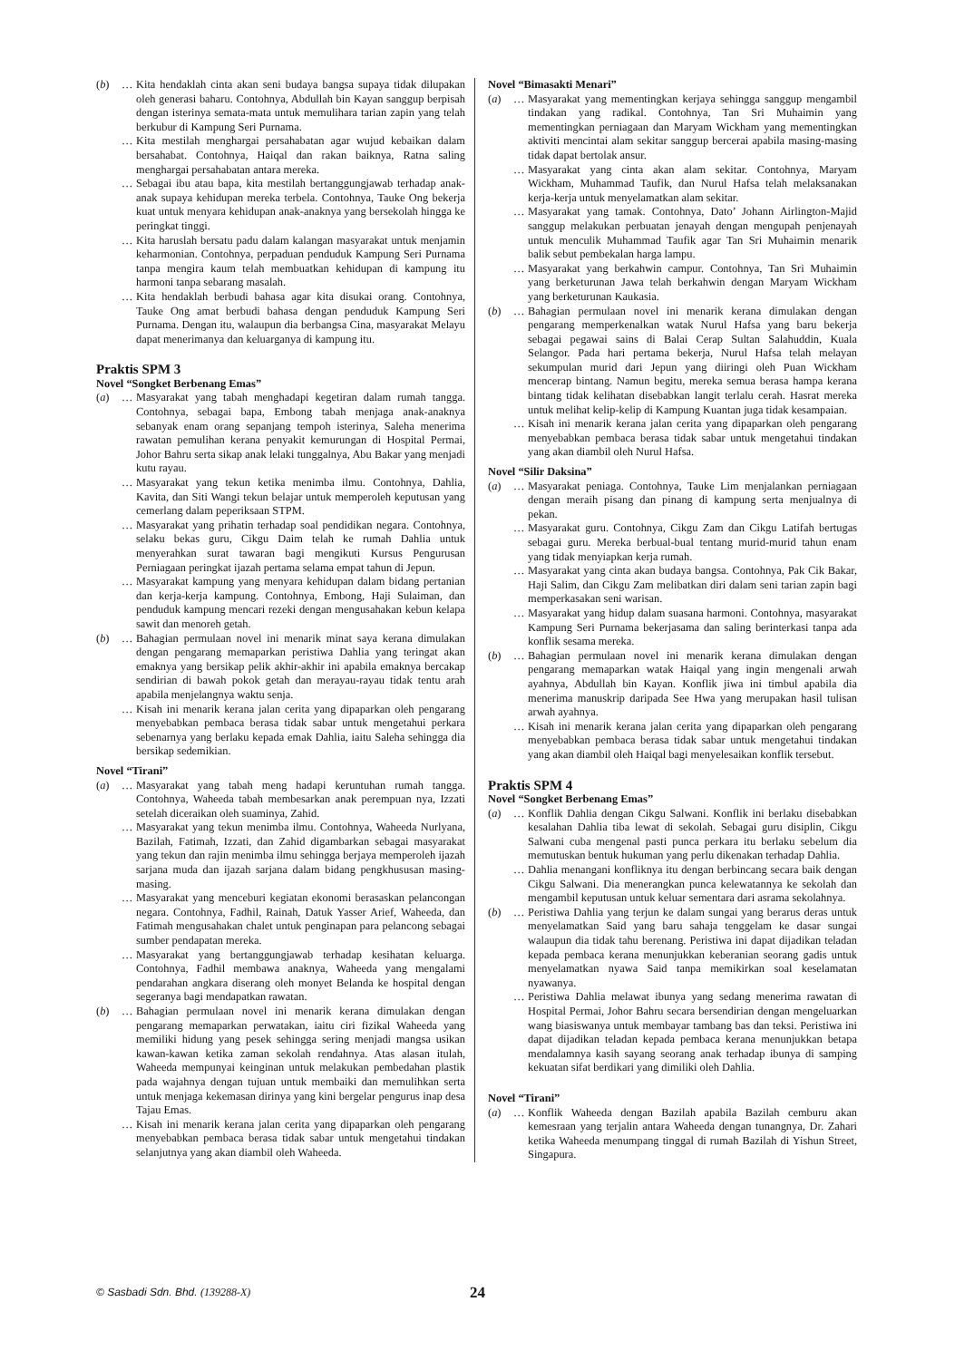(b) … Kita hendaklah cinta akan seni budaya bangsa supaya tidak dilupakan oleh generasi baharu. Contohnya, Abdullah bin Kayan sanggup berpisah dengan isterinya semata-mata untuk memulihara tarian zapin yang telah berkubur di Kampung Seri Purnama.
… Kita mestilah menghargai persahabatan agar wujud kebaikan dalam bersahabat. Contohnya, Haiqal dan rakan baiknya, Ratna saling menghargai persahabatan antara mereka.
… Sebagai ibu atau bapa, kita mestilah bertanggungjawab terhadap anak-anak supaya kehidupan mereka terbela. Contohnya, Tauke Ong bekerja kuat untuk menyara kehidupan anak-anaknya yang bersekolah hingga ke peringkat tinggi.
… Kita haruslah bersatu padu dalam kalangan masyarakat untuk menjamin keharmonian. Contohnya, perpaduan penduduk Kampung Seri Purnama tanpa mengira kaum telah membuatkan kehidupan di kampung itu harmoni tanpa sebarang masalah.
… Kita hendaklah berbudi bahasa agar kita disukai orang. Contohnya, Tauke Ong amat berbudi bahasa dengan penduduk Kampung Seri Purnama. Dengan itu, walaupun dia berbangsa Cina, masyarakat Melayu dapat menerimanya dan keluarganya di kampung itu.
Praktis SPM 3
Novel “Songket Berbenang Emas”
(a) … Masyarakat yang tabah menghadapi kegetiran dalam rumah tangga. Contohnya, sebagai bapa, Embong tabah menjaga anak-anaknya sebanyak enam orang sepanjang tempoh isterinya, Saleha menerima rawatan pemulihan kerana penyakit kemurungan di Hospital Permai, Johor Bahru serta sikap anak lelaki tunggalnya, Abu Bakar yang menjadi kutu rayau.
… Masyarakat yang tekun ketika menimba ilmu. Contohnya, Dahlia, Kavita, dan Siti Wangi tekun belajar untuk memperoleh keputusan yang cemerlang dalam peperiksaan STPM.
… Masyarakat yang prihatin terhadap soal pendidikan negara. Contohnya, selaku bekas guru, Cikgu Daim telah ke rumah Dahlia untuk menyerahkan surat tawaran bagi mengikuti Kursus Pengurusan Perniagaan peringkat ijazah pertama selama empat tahun di Jepun.
… Masyarakat kampung yang menyara kehidupan dalam bidang pertanian dan kerja-kerja kampung. Contohnya, Embong, Haji Sulaiman, dan penduduk kampung mencari rezeki dengan mengusahakan kebun kelapa sawit dan menoreh getah.
(b) … Bahagian permulaan novel ini menarik minat saya kerana dimulakan dengan pengarang memaparkan peristiwa Dahlia yang teringat akan emaknya yang bersikap pelik akhir-akhir ini apabila emaknya bercakap sendirian di bawah pokok getah dan merayau-rayau tidak tentu arah apabila menjelangnya waktu senja.
… Kisah ini menarik kerana jalan cerita yang dipaparkan oleh pengarang menyebabkan pembaca berasa tidak sabar untuk mengetahui perkara sebenarnya yang berlaku kepada emak Dahlia, iaitu Saleha sehingga dia bersikap sedemikian.
Novel “Tirani”
(a) … Masyarakat yang tabah meng hadapi keruntuhan rumah tangga. Contohnya, Waheeda tabah membesarkan anak perempuan nya, Izzati setelah diceraikan oleh suaminya, Zahid.
… Masyarakat yang tekun menimba ilmu. Contohnya, Waheeda Nurlyana, Bazilah, Fatimah, Izzati, dan Zahid digambarkan sebagai masyarakat yang tekun dan rajin menimba ilmu sehingga berjaya memperoleh ijazah sarjana muda dan ijazah sarjana dalam bidang pengkhususan masing-masing.
… Masyarakat yang menceburi kegiatan ekonomi berasaskan pelancongan negara. Contohnya, Fadhil, Rainah, Datuk Yasser Arief, Waheeda, dan Fatimah mengusahakan chalet untuk penginapan para pelancong sebagai sumber pendapatan mereka.
… Masyarakat yang bertanggungjawab terhadap kesihatan keluarga. Contohnya, Fadhil membawa anaknya, Waheeda yang mengalami pendarahan angkara diserang oleh monyet Belanda ke hospital dengan segeranya bagi mendapatkan rawatan.
(b) … Bahagian permulaan novel ini menarik kerana dimulakan dengan pengarang memaparkan perwatakan, iaitu ciri fizikal Waheeda yang memiliki hidung yang pesek sehingga sering menjadi mangsa usikan kawan-kawan ketika zaman sekolah rendahnya. Atas alasan itulah, Waheeda mempunyai keinginan untuk melakukan pembedahan plastik pada wajahnya dengan tujuan untuk membaiki dan memulihkan serta untuk menjaga kekemasan dirinya yang kini bergelar pengurus inap desa Tajau Emas.
… Kisah ini menarik kerana jalan cerita yang dipaparkan oleh pengarang menyebabkan pembaca berasa tidak sabar untuk mengetahui tindakan selanjutnya yang akan diambil oleh Waheeda.
Novel “Bimasakti Menari”
(a) … Masyarakat yang mementingkan kerjaya sehingga sanggup mengambil tindakan yang radikal. Contohnya, Tan Sri Muhaimin yang mementingkan perniagaan dan Maryam Wickham yang mementingkan aktiviti mencintai alam sekitar sanggup bercerai apabila masing-masing tidak dapat bertolak ansur.
… Masyarakat yang cinta akan alam sekitar. Contohnya, Maryam Wickham, Muhammad Taufik, dan Nurul Hafsa telah melaksanakan kerja-kerja untuk menyelamatkan alam sekitar.
… Masyarakat yang tamak. Contohnya, Dato’ Johann Airlington-Majid sanggup melakukan perbuatan jenayah dengan mengupah penjenayah untuk menculik Muhammad Taufik agar Tan Sri Muhaimin menarik balik sebut pembekalan harga lampu.
… Masyarakat yang berkahwin campur. Contohnya, Tan Sri Muhaimin yang berketurunan Jawa telah berkahwin dengan Maryam Wickham yang berketurunan Kaukasia.
(b) … Bahagian permulaan novel ini menarik kerana dimulakan dengan pengarang memperkenalkan watak Nurul Hafsa yang baru bekerja sebagai pegawai sains di Balai Cerap Sultan Salahuddin, Kuala Selangor. Pada hari pertama bekerja, Nurul Hafsa telah melayan sekumpulan murid dari Jepun yang diiringi oleh Puan Wickham mencerap bintang. Namun begitu, mereka semua berasa hampa kerana bintang tidak kelihatan disebabkan langit terlalu cerah. Hasrat mereka untuk melihat kelip-kelip di Kampung Kuantan juga tidak kesampaian.
… Kisah ini menarik kerana jalan cerita yang dipaparkan oleh pengarang menyebabkan pembaca berasa tidak sabar untuk mengetahui tindakan yang akan diambil oleh Nurul Hafsa.
Novel “Silir Daksina”
(a) … Masyarakat peniaga. Contohnya, Tauke Lim menjalankan perniagaan dengan meraih pisang dan pinang di kampung serta menjualnya di pekan.
… Masyarakat guru. Contohnya, Cikgu Zam dan Cikgu Latifah bertugas sebagai guru. Mereka berbual-bual tentang murid-murid tahun enam yang tidak menyiapkan kerja rumah.
… Masyarakat yang cinta akan budaya bangsa. Contohnya, Pak Cik Bakar, Haji Salim, dan Cikgu Zam melibatkan diri dalam seni tarian zapin bagi memperkasakan seni warisan.
… Masyarakat yang hidup dalam suasana harmoni. Contohnya, masyarakat Kampung Seri Purnama bekerjasama dan saling berinterkasi tanpa ada konflik sesama mereka.
(b) … Bahagian permulaan novel ini menarik kerana dimulakan dengan pengarang memaparkan watak Haiqal yang ingin mengenali arwah ayahnya, Abdullah bin Kayan. Konflik jiwa ini timbul apabila dia menerima manuskrip daripada See Hwa yang merupakan hasil tulisan arwah ayahnya.
… Kisah ini menarik kerana jalan cerita yang dipaparkan oleh pengarang menyebabkan pembaca berasa tidak sabar untuk mengetahui tindakan yang akan diambil oleh Haiqal bagi menyelesaikan konflik tersebut.
Praktis SPM 4
Novel “Songket Berbenang Emas”
(a) … Konflik Dahlia dengan Cikgu Salwani. Konflik ini berlaku disebabkan kesalahan Dahlia tiba lewat di sekolah. Sebagai guru disiplin, Cikgu Salwani cuba mengenal pasti punca perkara itu berlaku sebelum dia memutuskan bentuk hukuman yang perlu dikenakan terhadap Dahlia.
… Dahlia menangani konfliknya itu dengan berbincang secara baik dengan Cikgu Salwani. Dia menerangkan punca kelewatannya ke sekolah dan mengambil keputusan untuk keluar sementara dari asrama sekolahnya.
(b) … Peristiwa Dahlia yang terjun ke dalam sungai yang berarus deras untuk menyelamatkan Said yang baru sahaja tenggelam ke dasar sungai walaupun dia tidak tahu berenang. Peristiwa ini dapat dijadikan teladan kepada pembaca kerana menunjukkan keberanian seorang gadis untuk menyelamatkan nyawa Said tanpa memikirkan soal keselamatan nyawanya.
… Peristiwa Dahlia melawat ibunya yang sedang menerima rawatan di Hospital Permai, Johor Bahru secara bersendirian dengan mengeluarkan wang biasiswanya untuk membayar tambang bas dan teksi. Peristiwa ini dapat dijadikan teladan kepada pembaca kerana menunjukkan betapa mendalamnya kasih sayang seorang anak terhadap ibunya di samping kekuatan sifat berdikari yang dimiliki oleh Dahlia.
Novel “Tirani”
(a) … Konflik Waheeda dengan Bazilah apabila Bazilah cemburu akan kemesraan yang terjalin antara Waheeda dengan tunangnya, Dr. Zahari ketika Waheeda menumpang tinggal di rumah Bazilah di Yishun Street, Singapura.
© Sasbadi Sdn. Bhd. (139288-X) 24